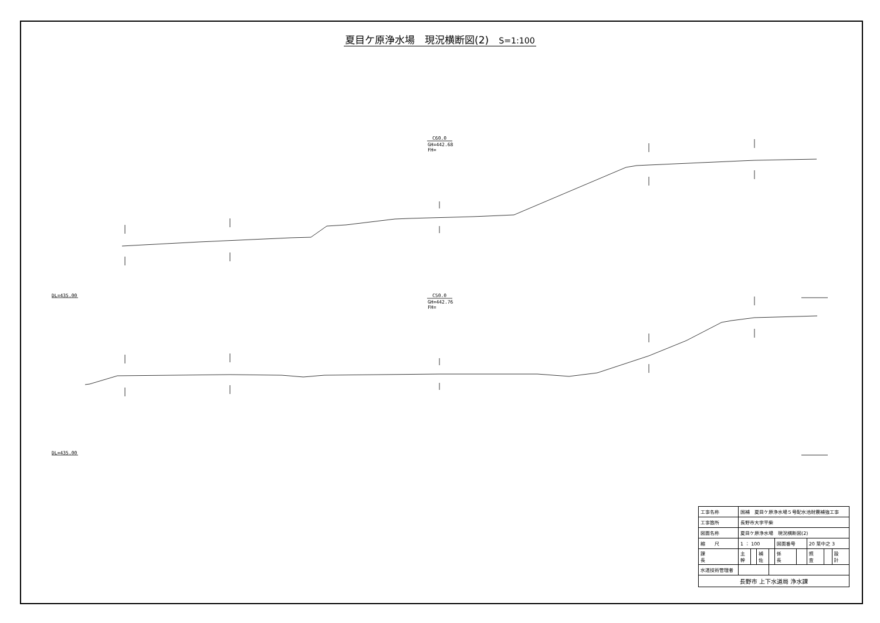夏目ケ原浄水場　現況横断図(2)　S=1:100
C60.0
GH=442.68
FH=
C50.0
GH=442.76
FH=
DL=435.00
DL=435.00
| 工事名称 | 国補 夏目ケ原浄水場５号配水池耐震補強工事 | | | | | | | | |
| 工事箇所 | 長野市大字平柴 | | | | | | | | |
| 図面名称 | 夏目ケ原浄水場 現況横断図(2) | | | | | | | | |
| 縮 尺 | 1 ： 100 | | | | 図面番号 | | 20 葉中之 3 | | |
| 課 長 | 主 幹 | | 補 佐 | | 係 長 | | 照 査 | | 設 計 |
| 水道技術管理者 | | | | | | | | | |
| 長野市 上下水道局 浄水課 | | | | | | | | | |